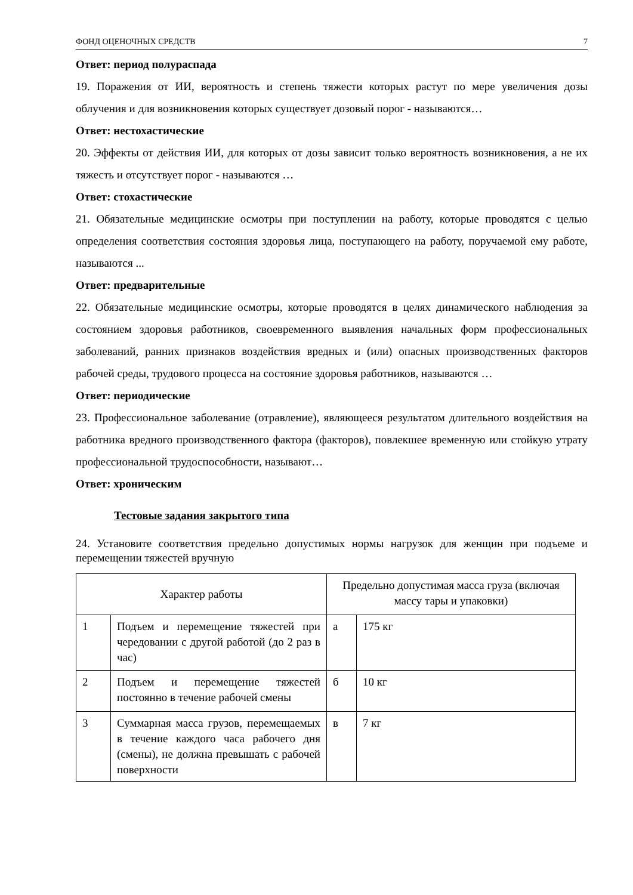ФОНД ОЦЕНОЧНЫХ СРЕДСТВ 7
Ответ: период полураспада
19. Поражения от ИИ, вероятность и степень тяжести которых растут по мере увеличения дозы облучения и для возникновения которых существует дозовый порог - называются…
Ответ: нестохастические
20. Эффекты от действия ИИ, для которых от дозы зависит только вероятность возникновения, а не их тяжесть и отсутствует порог - называются …
Ответ: стохастические
21. Обязательные медицинские осмотры при поступлении на работу, которые проводятся с целью определения соответствия состояния здоровья лица, поступающего на работу, поручаемой ему работе, называются ...
Ответ: предварительные
22. Обязательные медицинские осмотры, которые проводятся в целях динамического наблюдения за состоянием здоровья работников, своевременного выявления начальных форм профессиональных заболеваний, ранних признаков воздействия вредных и (или) опасных производственных факторов рабочей среды, трудового процесса на состояние здоровья работников, называются …
Ответ: периодические
23. Профессиональное заболевание (отравление), являющееся результатом длительного воздействия на работника вредного производственного фактора (факторов), повлекшее временную или стойкую утрату профессиональной трудоспособности, называют…
Ответ: хроническим
Тестовые задания закрытого типа
24. Установите соответствия предельно допустимых нормы нагрузок для женщин при подъеме и перемещении тяжестей вручную
| Характер работы | | Предельно допустимая масса груза (включая массу тары и упаковки) | |
| 1 | Подъем и перемещение тяжестей при чередовании с другой работой (до 2 раз в час) | а | 175 кг |
| 2 | Подъем и перемещение тяжестей постоянно в течение рабочей смены | б | 10 кг |
| 3 | Суммарная масса грузов, перемещаемых в течение каждого часа рабочего дня (смены), не должна превышать с рабочей поверхности | в | 7 кг |